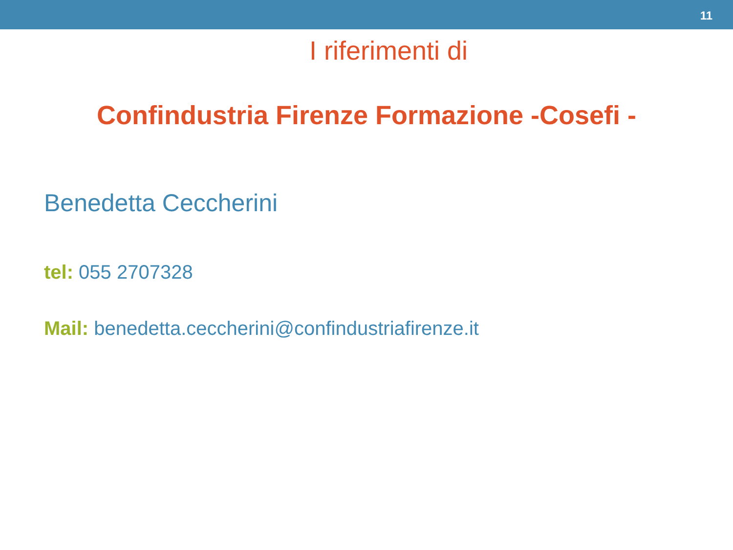11
I riferimenti di
Confindustria Firenze Formazione -Cosefi -
Benedetta Ceccherini
tel: 055 2707328
Mail: benedetta.ceccherini@confindustriafirenze.it